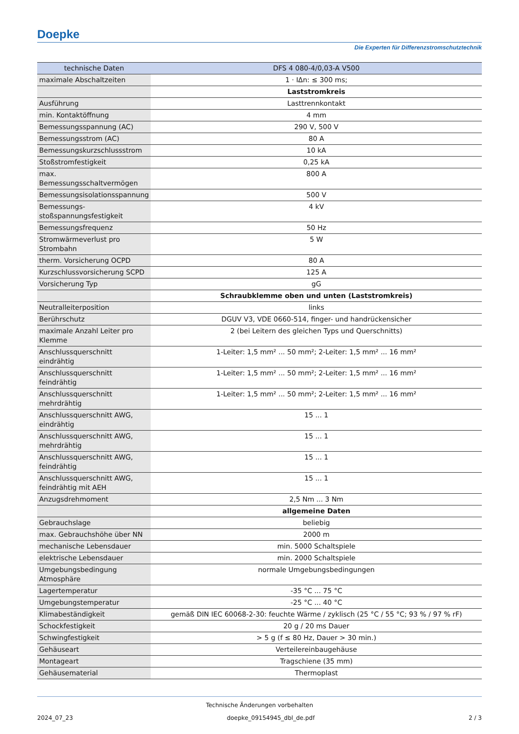Doepke
Die Experten für Differenzstromschutztechnik
| technische Daten | DFS 4 080-4/0,03-A V500 |
| --- | --- |
| maximale Abschaltzeiten | 1 · IΔn: ≤ 300 ms; |
| | Laststromkreis |
| Ausführung | Lasttrennkontakt |
| min. Kontaktöffnung | 4 mm |
| Bemessungsspannung (AC) | 290 V, 500 V |
| Bemessungsstrom (AC) | 80 A |
| Bemessungskurzschlussstrom | 10 kA |
| Stoßstromfestigkeit | 0,25 kA |
| max. Bemessungsschaltvermögen | 800 A |
| Bemessungsisolationsspannung | 500 V |
| Bemessungs- stoßspannungsfestigkeit | 4 kV |
| Bemessungsfrequenz | 50 Hz |
| Stromwärmeverlust pro Strombahn | 5 W |
| therm. Vorsicherung OCPD | 80 A |
| Kurzschlussvorsicherung SCPD | 125 A |
| Vorsicherung Typ | gG |
| | Schraubklemme oben und unten (Laststromkreis) |
| Neutralleiterposition | links |
| Berührschutz | DGUV V3, VDE 0660-514, finger- und handrückensicher |
| maximale Anzahl Leiter pro Klemme | 2 (bei Leitern des gleichen Typs und Querschnitts) |
| Anschlussquerschnitt eindrähtig | 1-Leiter: 1,5 mm² ... 50 mm²; 2-Leiter: 1,5 mm² ... 16 mm² |
| Anschlussquerschnitt feindrähtig | 1-Leiter: 1,5 mm² ... 50 mm²; 2-Leiter: 1,5 mm² ... 16 mm² |
| Anschlussquerschnitt mehrdrähtig | 1-Leiter: 1,5 mm² ... 50 mm²; 2-Leiter: 1,5 mm² ... 16 mm² |
| Anschlussquerschnitt AWG, eindrähtig | 15 ... 1 |
| Anschlussquerschnitt AWG, mehrdrähtig | 15 ... 1 |
| Anschlussquerschnitt AWG, feindrähtig | 15 ... 1 |
| Anschlussquerschnitt AWG, feindrähtig mit AEH | 15 ... 1 |
| Anzugsdrehmoment | 2,5 Nm ... 3 Nm |
| | allgemeine Daten |
| Gebrauchslage | beliebig |
| max. Gebrauchshöhe über NN | 2000 m |
| mechanische Lebensdauer | min. 5000 Schaltspiele |
| elektrische Lebensdauer | min. 2000 Schaltspiele |
| Umgebungsbedingung Atmosphäre | normale Umgebungsbedingungen |
| Lagertemperatur | -35 °C ... 75 °C |
| Umgebungstemperatur | -25 °C ... 40 °C |
| Klimabeständigkeit | gemäß DIN IEC 60068-2-30: feuchte Wärme / zyklisch (25 °C / 55 °C; 93 % / 97 % rF) |
| Schockfestigkeit | 20 g / 20 ms Dauer |
| Schwingfestigkeit | > 5 g (f ≤ 80 Hz, Dauer > 30 min.) |
| Gehäuseart | Verteilereinbaugehäuse |
| Montageart | Tragschiene (35 mm) |
| Gehäusematerial | Thermoplast |
Technische Änderungen vorbehalten
2024_07_23 doepke_09154945_dbl_de.pdf 2 / 3